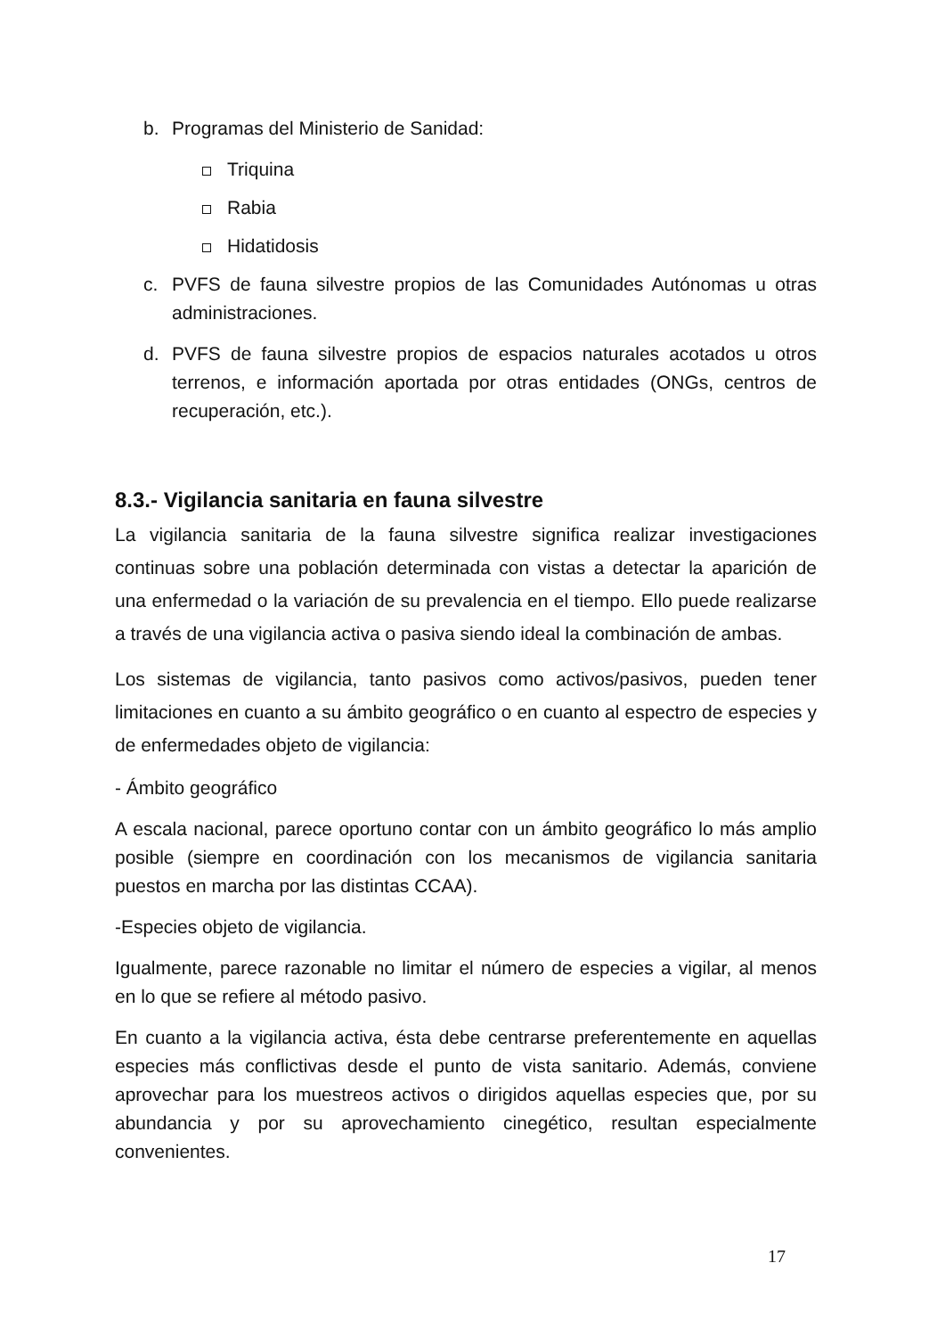b. Programas del Ministerio de Sanidad:
Triquina
Rabia
Hidatidosis
c. PVFS de fauna silvestre propios de las Comunidades Autónomas u otras administraciones.
d. PVFS de fauna silvestre propios de espacios naturales acotados u otros terrenos, e información aportada por otras entidades (ONGs, centros de recuperación, etc.).
8.3.- Vigilancia sanitaria en fauna silvestre
La vigilancia sanitaria de la fauna silvestre significa realizar investigaciones continuas sobre una población determinada con vistas a detectar la aparición de una enfermedad o la variación de su prevalencia en el tiempo. Ello puede realizarse a través de una vigilancia activa o pasiva siendo ideal la combinación de ambas.
Los sistemas de vigilancia, tanto pasivos como activos/pasivos, pueden tener limitaciones en cuanto a su ámbito geográfico o en cuanto al espectro de especies y de enfermedades objeto de vigilancia:
- Ámbito geográfico
A escala nacional, parece oportuno contar con un ámbito geográfico lo más amplio posible (siempre en coordinación con los mecanismos de vigilancia sanitaria puestos en marcha por las distintas CCAA).
-Especies objeto de vigilancia.
Igualmente, parece razonable no limitar el número de especies a vigilar, al menos en lo que se refiere al método pasivo.
En cuanto a la vigilancia activa, ésta debe centrarse preferentemente en aquellas especies más conflictivas desde el punto de vista sanitario. Además, conviene aprovechar para los muestreos activos o dirigidos aquellas especies que, por su abundancia y por su aprovechamiento cinegético, resultan especialmente convenientes.
17